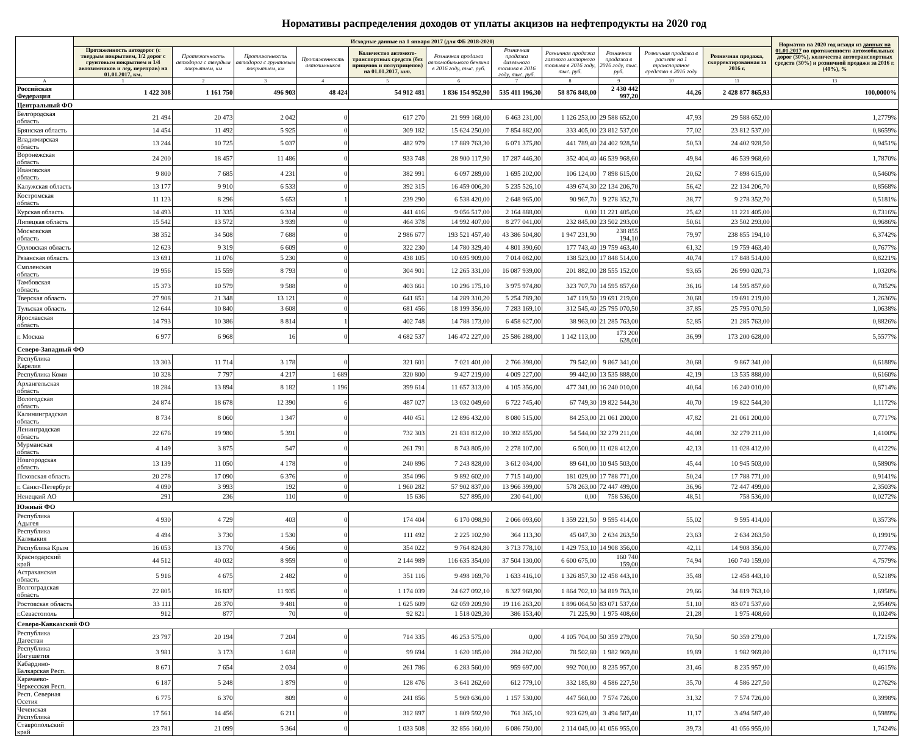Нормативы распределения доходов от уплаты акцизов на нефтепродукты на 2020 год
| | Исходные данные на 1 января 2017 (для ФБ 2018-2020) | | | | | | | | | | | Норматив на 2020 год исходя из данных на 01.01.2017 по протяженности автомобильных дорог (30%), количества автотранспортных средств (30%) и розничной продажи за 2016 г. (40%), % |
| --- | --- | --- | --- | --- | --- | --- | --- | --- | --- | --- | --- | --- |
| | Протяженность автодорог (с твердым покрытием, 1/2 дорог с грунтовым покрытием и 1/4 автозимников и лед. переправ) на 01.01.2017, км. | Протяженность автодорог с твердым покрытием, км | Протяженность автодорог с грунтовым покрытием, км | Протяженность автозимников | Количество автомото-транспортных средств (без прицепов и полуприцепов) на 01.01.2017, шт. | Розничная продажа автомобильного бензина в 2016 году, тыс. руб. | Розничная продажа дизельного топлива в 2016 году, тыс. руб. | Розничная продажа газового моторного топлива в 2016 году, тыс. руб. | Розничная продажа в 2016 году, тыс. руб. | Розничная продажа в расчете на 1 транспортное средство в 2016 году | Розничная продажа, скорректированная за 2016 г. | |
| A | 1 | 2 | 3 | 4 | 5 | 6 | 7 | 8 | 9 | 10 | 11 | 13 |
| Российская Федерация | 1 422 308 | 1 161 750 | 496 903 | 48 424 | 54 912 481 | 1 836 154 952,90 | 535 411 196,30 | 58 876 848,00 | 2 430 442 997,20 | 44,26 | 2 428 877 865,93 | 100,0000% |
| Центральный ФО | | | | | | | | | | | | |
| Белгородская область | 21 494 | 20 473 | 2 042 | 0 | 617 270 | 21 999 168,00 | 6 463 231,00 | 1 126 253,00 | 29 588 652,00 | 47,93 | 29 588 652,00 | 1,2779% |
| Брянская область | 14 454 | 11 492 | 5 925 | 0 | 309 182 | 15 624 250,00 | 7 854 882,00 | 333 405,00 | 23 812 537,00 | 77,02 | 23 812 537,00 | 0,8659% |
| Владимирская область | 13 244 | 10 725 | 5 037 | 0 | 482 979 | 17 889 763,30 | 6 071 375,80 | 441 789,40 | 24 402 928,50 | 50,53 | 24 402 928,50 | 0,9451% |
| Воронежская область | 24 200 | 18 457 | 11 486 | 0 | 933 748 | 28 900 117,90 | 17 287 446,30 | 352 404,40 | 46 539 968,60 | 49,84 | 46 539 968,60 | 1,7870% |
| Ивановская область | 9 800 | 7 685 | 4 231 | 0 | 382 991 | 6 097 289,00 | 1 695 202,00 | 106 124,00 | 7 898 615,00 | 20,62 | 7 898 615,00 | 0,5460% |
| Калужская область | 13 177 | 9 910 | 6 533 | 0 | 392 315 | 16 459 006,30 | 5 235 526,10 | 439 674,30 | 22 134 206,70 | 56,42 | 22 134 206,70 | 0,8568% |
| Костромская область | 11 123 | 8 296 | 5 653 | 1 | 239 290 | 6 538 420,00 | 2 648 965,00 | 90 967,70 | 9 278 352,70 | 38,77 | 9 278 352,70 | 0,5181% |
| Курская область | 14 493 | 11 335 | 6 314 | 0 | 441 416 | 9 056 517,00 | 2 164 888,00 | 0,00 | 11 221 405,00 | 25,42 | 11 221 405,00 | 0,7316% |
| Липецкая область | 15 542 | 13 572 | 3 939 | 0 | 464 378 | 14 992 407,00 | 8 277 041,00 | 232 845,00 | 23 502 293,00 | 50,61 | 23 502 293,00 | 0,9686% |
| Московская область | 38 352 | 34 508 | 7 688 | 0 | 2 986 677 | 193 521 457,40 | 43 386 504,80 | 1 947 231,90 | 238 855 194,10 | 79,97 | 238 855 194,10 | 6,3742% |
| Орловская область | 12 623 | 9 319 | 6 609 | 0 | 322 230 | 14 780 329,40 | 4 801 390,60 | 177 743,40 | 19 759 463,40 | 61,32 | 19 759 463,40 | 0,7677% |
| Рязанская область | 13 691 | 11 076 | 5 230 | 0 | 438 105 | 10 695 909,00 | 7 014 082,00 | 138 523,00 | 17 848 514,00 | 40,74 | 17 848 514,00 | 0,8221% |
| Смоленская область | 19 956 | 15 559 | 8 793 | 0 | 304 901 | 12 265 331,00 | 16 087 939,00 | 201 882,00 | 28 555 152,00 | 93,65 | 26 990 020,73 | 1,0320% |
| Тамбовская область | 15 373 | 10 579 | 9 588 | 0 | 403 661 | 10 296 175,10 | 3 975 974,80 | 323 707,70 | 14 595 857,60 | 36,16 | 14 595 857,60 | 0,7852% |
| Тверская область | 27 908 | 21 348 | 13 121 | 0 | 641 851 | 14 289 310,20 | 5 254 789,30 | 147 119,50 | 19 691 219,00 | 30,68 | 19 691 219,00 | 1,2636% |
| Тульская область | 12 644 | 10 840 | 3 608 | 0 | 681 456 | 18 199 356,00 | 7 283 169,10 | 312 545,40 | 25 795 070,50 | 37,85 | 25 795 070,50 | 1,0638% |
| Ярославская область | 14 793 | 10 386 | 8 814 | 1 | 402 748 | 14 788 173,00 | 6 458 627,00 | 38 963,00 | 21 285 763,00 | 52,85 | 21 285 763,00 | 0,8826% |
| г. Москва | 6 977 | 6 968 | 16 | 0 | 4 682 537 | 146 472 227,00 | 25 586 288,00 | 1 142 113,00 | 173 200 628,00 | 36,99 | 173 200 628,00 | 5,5577% |
| Северо-Западный ФО | | | | | | | | | | | | |
| Республика Карелия | 13 303 | 11 714 | 3 178 | 0 | 321 601 | 7 021 401,00 | 2 766 398,00 | 79 542,00 | 9 867 341,00 | 30,68 | 9 867 341,00 | 0,6188% |
| Республика Коми | 10 328 | 7 797 | 4 217 | 1 689 | 320 800 | 9 427 219,00 | 4 009 227,00 | 99 442,00 | 13 535 888,00 | 42,19 | 13 535 888,00 | 0,6160% |
| Архангельская область | 18 284 | 13 894 | 8 182 | 1 196 | 399 614 | 11 657 313,00 | 4 105 356,00 | 477 341,00 | 16 240 010,00 | 40,64 | 16 240 010,00 | 0,8714% |
| Вологодская область | 24 874 | 18 678 | 12 390 | 6 | 487 027 | 13 032 049,60 | 6 722 745,40 | 67 749,30 | 19 822 544,30 | 40,70 | 19 822 544,30 | 1,1172% |
| Калининградская область | 8 734 | 8 060 | 1 347 | 0 | 440 451 | 12 896 432,00 | 8 080 515,00 | 84 253,00 | 21 061 200,00 | 47,82 | 21 061 200,00 | 0,7717% |
| Ленинградская область | 22 676 | 19 980 | 5 391 | 0 | 732 303 | 21 831 812,00 | 10 392 855,00 | 54 544,00 | 32 279 211,00 | 44,08 | 32 279 211,00 | 1,4100% |
| Мурманская область | 4 149 | 3 875 | 547 | 0 | 261 791 | 8 743 805,00 | 2 278 107,00 | 6 500,00 | 11 028 412,00 | 42,13 | 11 028 412,00 | 0,4122% |
| Новгородская область | 13 139 | 11 050 | 4 178 | 0 | 240 896 | 7 243 828,00 | 3 612 034,00 | 89 641,00 | 10 945 503,00 | 45,44 | 10 945 503,00 | 0,5890% |
| Псковская область | 20 278 | 17 090 | 6 376 | 0 | 354 096 | 9 892 602,00 | 7 715 140,00 | 181 029,00 | 17 788 771,00 | 50,24 | 17 788 771,00 | 0,9141% |
| г. Санкт-Петербург | 4 090 | 3 993 | 192 | 0 | 1 960 282 | 57 902 837,00 | 13 966 399,00 | 578 263,00 | 72 447 499,00 | 36,96 | 72 447 499,00 | 2,3503% |
| Ненецкий АО | 291 | 236 | 110 | 0 | 15 636 | 527 895,00 | 230 641,00 | 0,00 | 758 536,00 | 48,51 | 758 536,00 | 0,0272% |
| Южный ФО | | | | | | | | | | | | |
| Республика Адыгея | 4 930 | 4 729 | 403 | 0 | 174 404 | 6 170 098,90 | 2 066 093,60 | 1 359 221,50 | 9 595 414,00 | 55,02 | 9 595 414,00 | 0,3573% |
| Республика Калмыкия | 4 494 | 3 730 | 1 530 | 0 | 111 492 | 2 225 102,90 | 364 113,30 | 45 047,30 | 2 634 263,50 | 23,63 | 2 634 263,50 | 0,1991% |
| Республика Крым | 16 053 | 13 770 | 4 566 | 0 | 354 022 | 9 764 824,80 | 3 713 778,10 | 1 429 753,10 | 14 908 356,00 | 42,11 | 14 908 356,00 | 0,7774% |
| Краснодарский край | 44 512 | 40 032 | 8 959 | 0 | 2 144 989 | 116 635 354,00 | 37 504 130,00 | 6 600 675,00 | 160 740 159,00 | 74,94 | 160 740 159,00 | 4,7579% |
| Астраханская область | 5 916 | 4 675 | 2 482 | 0 | 351 116 | 9 498 169,70 | 1 633 416,10 | 1 326 857,30 | 12 458 443,10 | 35,48 | 12 458 443,10 | 0,5218% |
| Волгоградская область | 22 805 | 16 837 | 11 935 | 0 | 1 174 039 | 24 627 092,10 | 8 327 968,90 | 1 864 702,10 | 34 819 763,10 | 29,66 | 34 819 763,10 | 1,6958% |
| Ростовская область | 33 111 | 28 370 | 9 481 | 0 | 1 625 609 | 62 059 209,90 | 19 116 263,20 | 1 896 064,50 | 83 071 537,60 | 51,10 | 83 071 537,60 | 2,9546% |
| г.Севастополь | 912 | 877 | 70 | 0 | 92 821 | 1 518 029,30 | 386 153,40 | 71 225,90 | 1 975 408,60 | 21,28 | 1 975 408,60 | 0,1024% |
| Северо-Кавказский ФО | | | | | | | | | | | | |
| Республика Дагестан | 23 797 | 20 194 | 7 204 | 0 | 714 335 | 46 253 575,00 | 0,00 | 4 105 704,00 | 50 359 279,00 | 70,50 | 50 359 279,00 | 1,7215% |
| Республика Ингушетия | 3 981 | 3 173 | 1 618 | 0 | 99 694 | 1 620 185,00 | 284 282,00 | 78 502,80 | 1 982 969,80 | 19,89 | 1 982 969,80 | 0,1711% |
| Кабардино-Балкарская Респ. | 8 671 | 7 654 | 2 034 | 0 | 261 786 | 6 283 560,00 | 959 697,00 | 992 700,00 | 8 235 957,00 | 31,46 | 8 235 957,00 | 0,4615% |
| Карачаево-Черкесская Респ. | 6 187 | 5 248 | 1 879 | 0 | 128 476 | 3 641 262,60 | 612 779,10 | 332 185,80 | 4 586 227,50 | 35,70 | 4 586 227,50 | 0,2762% |
| Респ. Северная Осетия | 6 775 | 6 370 | 809 | 0 | 241 856 | 5 969 636,00 | 1 157 530,00 | 447 560,00 | 7 574 726,00 | 31,32 | 7 574 726,00 | 0,3998% |
| Чеченская Республика | 17 561 | 14 456 | 6 211 | 0 | 312 897 | 1 809 592,90 | 761 365,10 | 923 629,40 | 3 494 587,40 | 11,17 | 3 494 587,40 | 0,5989% |
| Ставропольский край | 23 781 | 21 099 | 5 364 | 0 | 1 033 508 | 32 856 160,00 | 6 086 750,00 | 2 114 045,00 | 41 056 955,00 | 39,73 | 41 056 955,00 | 1,7424% |